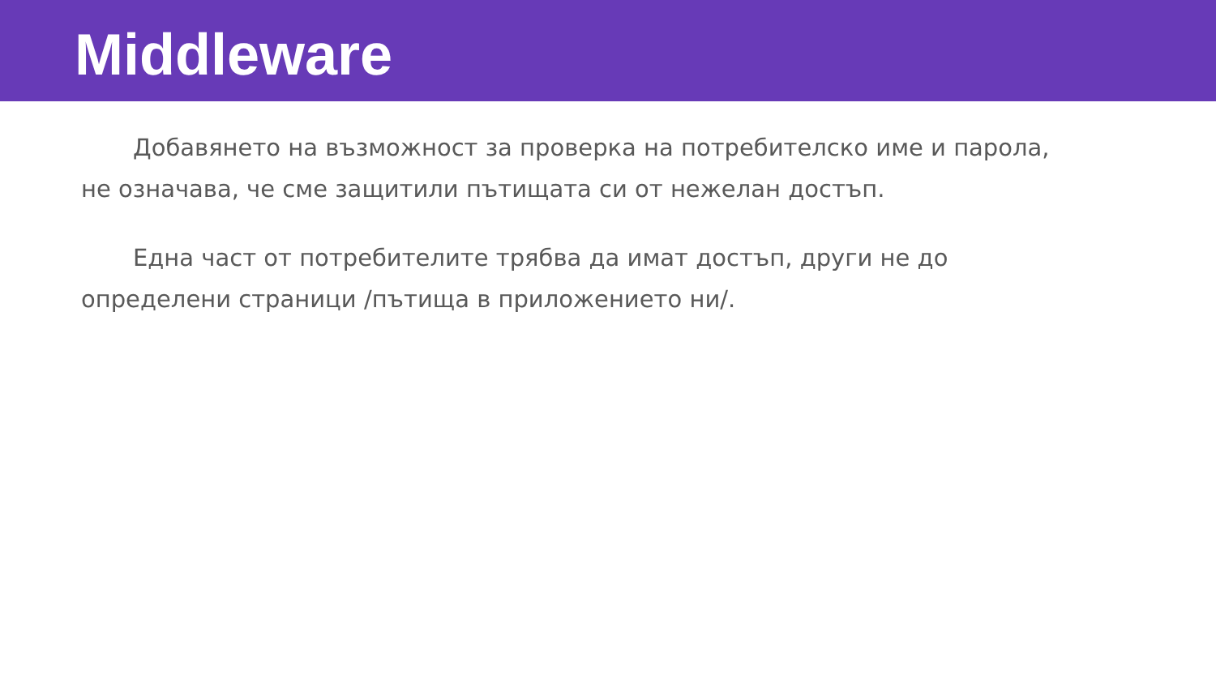Middleware
Добавянето на възможност за проверка на потребителско име и парола, не означава, че сме защитили пътищата си от нежелан достъп.
Една част от потребителите трябва да имат достъп, други не до определени страници /пътища в приложението ни/.